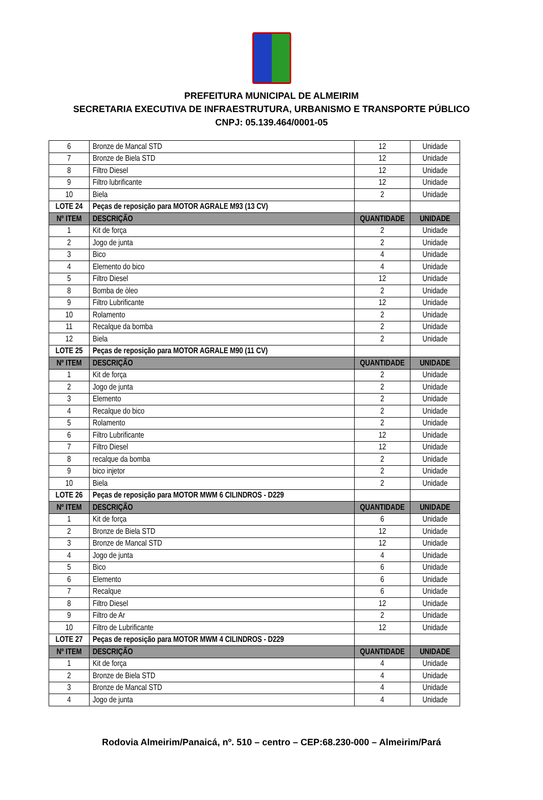PREFEITURA MUNICIPAL DE ALMEIRIM
SECRETARIA EXECUTIVA DE INFRAESTRUTURA, URBANISMO E TRANSPORTE PÚBLICO
CNPJ: 05.139.464/0001-05
| 6 | Bronze de Mancal STD | 12 | Unidade |
| 7 | Bronze de Biela STD | 12 | Unidade |
| 8 | Filtro Diesel | 12 | Unidade |
| 9 | Filtro lubrificante | 12 | Unidade |
| 10 | Biela | 2 | Unidade |
| LOTE 24 | Peças de reposição para MOTOR AGRALE M93 (13 CV) | | |
| Nº ITEM | DESCRIÇÃO | QUANTIDADE | UNIDADE |
| 1 | Kit de força | 2 | Unidade |
| 2 | Jogo de junta | 2 | Unidade |
| 3 | Bico | 4 | Unidade |
| 4 | Elemento do bico | 4 | Unidade |
| 5 | Filtro Diesel | 12 | Unidade |
| 8 | Bomba de òleo | 2 | Unidade |
| 9 | Filtro Lubrificante | 12 | Unidade |
| 10 | Rolamento | 2 | Unidade |
| 11 | Recalque da bomba | 2 | Unidade |
| 12 | Biela | 2 | Unidade |
| LOTE 25 | Peças de reposição para MOTOR AGRALE M90 (11 CV) | | |
| Nº ITEM | DESCRIÇÃO | QUANTIDADE | UNIDADE |
| 1 | Kit de força | 2 | Unidade |
| 2 | Jogo de junta | 2 | Unidade |
| 3 | Elemento | 2 | Unidade |
| 4 | Recalque do bico | 2 | Unidade |
| 5 | Rolamento | 2 | Unidade |
| 6 | Filtro Lubrificante | 12 | Unidade |
| 7 | Filtro Diesel | 12 | Unidade |
| 8 | recalque da bomba | 2 | Unidade |
| 9 | bico injetor | 2 | Unidade |
| 10 | Biela | 2 | Unidade |
| LOTE 26 | Peças de reposição para MOTOR MWM 6 CILINDROS - D229 | | |
| Nº ITEM | DESCRIÇÃO | QUANTIDADE | UNIDADE |
| 1 | Kit de força | 6 | Unidade |
| 2 | Bronze de Biela STD | 12 | Unidade |
| 3 | Bronze de Mancal STD | 12 | Unidade |
| 4 | Jogo de junta | 4 | Unidade |
| 5 | Bico | 6 | Unidade |
| 6 | Elemento | 6 | Unidade |
| 7 | Recalque | 6 | Unidade |
| 8 | Filtro Diesel | 12 | Unidade |
| 9 | Filtro de Ar | 2 | Unidade |
| 10 | Filtro de Lubrificante | 12 | Unidade |
| LOTE 27 | Peças de reposição para MOTOR MWM 4 CILINDROS - D229 | | |
| Nº ITEM | DESCRIÇÃO | QUANTIDADE | UNIDADE |
| 1 | Kit de força | 4 | Unidade |
| 2 | Bronze de Biela STD | 4 | Unidade |
| 3 | Bronze de Mancal STD | 4 | Unidade |
| 4 | Jogo de junta | 4 | Unidade |
Rodovia Almeirim/Panaicá, nº. 510 – centro – CEP:68.230-000 – Almeirim/Pará